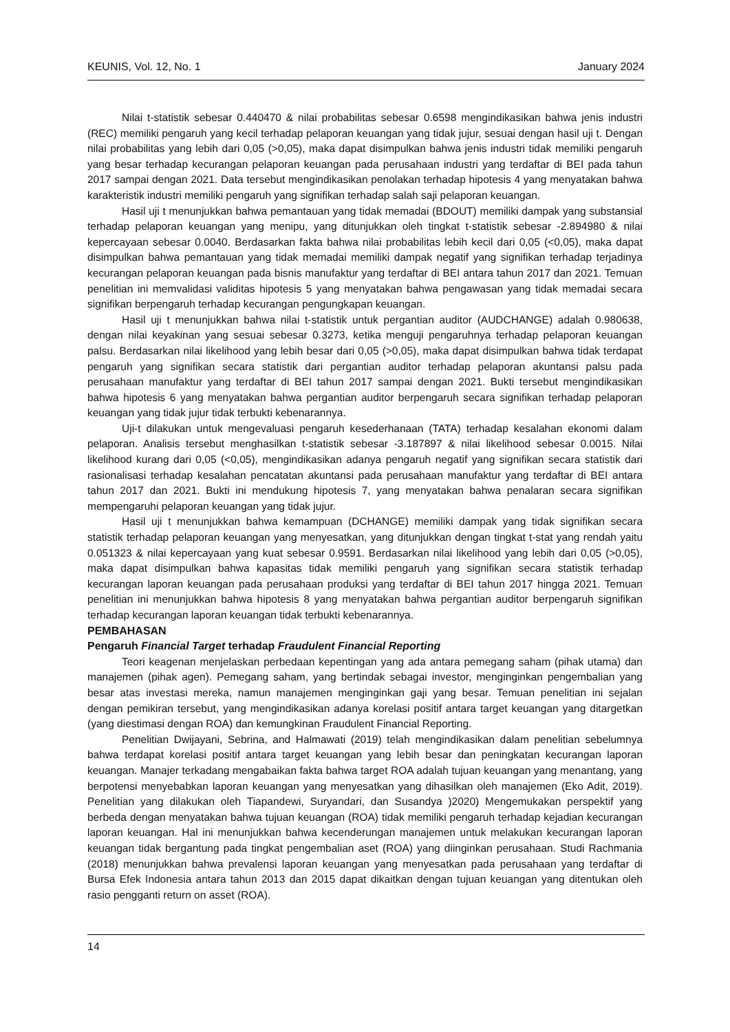KEUNIS, Vol. 12, No. 1 January 2024
Nilai t-statistik sebesar 0.440470 & nilai probabilitas sebesar 0.6598 mengindikasikan bahwa jenis industri (REC) memiliki pengaruh yang kecil terhadap pelaporan keuangan yang tidak jujur, sesuai dengan hasil uji t. Dengan nilai probabilitas yang lebih dari 0,05 (>0,05), maka dapat disimpulkan bahwa jenis industri tidak memiliki pengaruh yang besar terhadap kecurangan pelaporan keuangan pada perusahaan industri yang terdaftar di BEI pada tahun 2017 sampai dengan 2021. Data tersebut mengindikasikan penolakan terhadap hipotesis 4 yang menyatakan bahwa karakteristik industri memiliki pengaruh yang signifikan terhadap salah saji pelaporan keuangan.
Hasil uji t menunjukkan bahwa pemantauan yang tidak memadai (BDOUT) memiliki dampak yang substansial terhadap pelaporan keuangan yang menipu, yang ditunjukkan oleh tingkat t-statistik sebesar -2.894980 & nilai kepercayaan sebesar 0.0040. Berdasarkan fakta bahwa nilai probabilitas lebih kecil dari 0,05 (<0,05), maka dapat disimpulkan bahwa pemantauan yang tidak memadai memiliki dampak negatif yang signifikan terhadap terjadinya kecurangan pelaporan keuangan pada bisnis manufaktur yang terdaftar di BEI antara tahun 2017 dan 2021. Temuan penelitian ini memvalidasi validitas hipotesis 5 yang menyatakan bahwa pengawasan yang tidak memadai secara signifikan berpengaruh terhadap kecurangan pengungkapan keuangan.
Hasil uji t menunjukkan bahwa nilai t-statistik untuk pergantian auditor (AUDCHANGE) adalah 0.980638, dengan nilai keyakinan yang sesuai sebesar 0.3273, ketika menguji pengaruhnya terhadap pelaporan keuangan palsu. Berdasarkan nilai likelihood yang lebih besar dari 0,05 (>0,05), maka dapat disimpulkan bahwa tidak terdapat pengaruh yang signifikan secara statistik dari pergantian auditor terhadap pelaporan akuntansi palsu pada perusahaan manufaktur yang terdaftar di BEI tahun 2017 sampai dengan 2021. Bukti tersebut mengindikasikan bahwa hipotesis 6 yang menyatakan bahwa pergantian auditor berpengaruh secara signifikan terhadap pelaporan keuangan yang tidak jujur tidak terbukti kebenarannya.
Uji-t dilakukan untuk mengevaluasi pengaruh kesederhanaan (TATA) terhadap kesalahan ekonomi dalam pelaporan. Analisis tersebut menghasilkan t-statistik sebesar -3.187897 & nilai likelihood sebesar 0.0015. Nilai likelihood kurang dari 0,05 (<0,05), mengindikasikan adanya pengaruh negatif yang signifikan secara statistik dari rasionalisasi terhadap kesalahan pencatatan akuntansi pada perusahaan manufaktur yang terdaftar di BEI antara tahun 2017 dan 2021. Bukti ini mendukung hipotesis 7, yang menyatakan bahwa penalaran secara signifikan mempengaruhi pelaporan keuangan yang tidak jujur.
Hasil uji t menunjukkan bahwa kemampuan (DCHANGE) memiliki dampak yang tidak signifikan secara statistik terhadap pelaporan keuangan yang menyesatkan, yang ditunjukkan dengan tingkat t-stat yang rendah yaitu 0.051323 & nilai kepercayaan yang kuat sebesar 0.9591. Berdasarkan nilai likelihood yang lebih dari 0,05 (>0,05), maka dapat disimpulkan bahwa kapasitas tidak memiliki pengaruh yang signifikan secara statistik terhadap kecurangan laporan keuangan pada perusahaan produksi yang terdaftar di BEI tahun 2017 hingga 2021. Temuan penelitian ini menunjukkan bahwa hipotesis 8 yang menyatakan bahwa pergantian auditor berpengaruh signifikan terhadap kecurangan laporan keuangan tidak terbukti kebenarannya.
PEMBAHASAN
Pengaruh Financial Target terhadap Fraudulent Financial Reporting
Teori keagenan menjelaskan perbedaan kepentingan yang ada antara pemegang saham (pihak utama) dan manajemen (pihak agen). Pemegang saham, yang bertindak sebagai investor, menginginkan pengembalian yang besar atas investasi mereka, namun manajemen menginginkan gaji yang besar. Temuan penelitian ini sejalan dengan pemikiran tersebut, yang mengindikasikan adanya korelasi positif antara target keuangan yang ditargetkan (yang diestimasi dengan ROA) dan kemungkinan Fraudulent Financial Reporting.
Penelitian Dwijayani, Sebrina, and Halmawati (2019) telah mengindikasikan dalam penelitian sebelumnya bahwa terdapat korelasi positif antara target keuangan yang lebih besar dan peningkatan kecurangan laporan keuangan. Manajer terkadang mengabaikan fakta bahwa target ROA adalah tujuan keuangan yang menantang, yang berpotensi menyebabkan laporan keuangan yang menyesatkan yang dihasilkan oleh manajemen (Eko Adit, 2019). Penelitian yang dilakukan oleh Tiapandewi, Suryandari, dan Susandya )2020) Mengemukakan perspektif yang berbeda dengan menyatakan bahwa tujuan keuangan (ROA) tidak memiliki pengaruh terhadap kejadian kecurangan laporan keuangan. Hal ini menunjukkan bahwa kecenderungan manajemen untuk melakukan kecurangan laporan keuangan tidak bergantung pada tingkat pengembalian aset (ROA) yang diinginkan perusahaan. Studi Rachmania (2018) menunjukkan bahwa prevalensi laporan keuangan yang menyesatkan pada perusahaan yang terdaftar di Bursa Efek Indonesia antara tahun 2013 dan 2015 dapat dikaitkan dengan tujuan keuangan yang ditentukan oleh rasio pengganti return on asset (ROA).
14